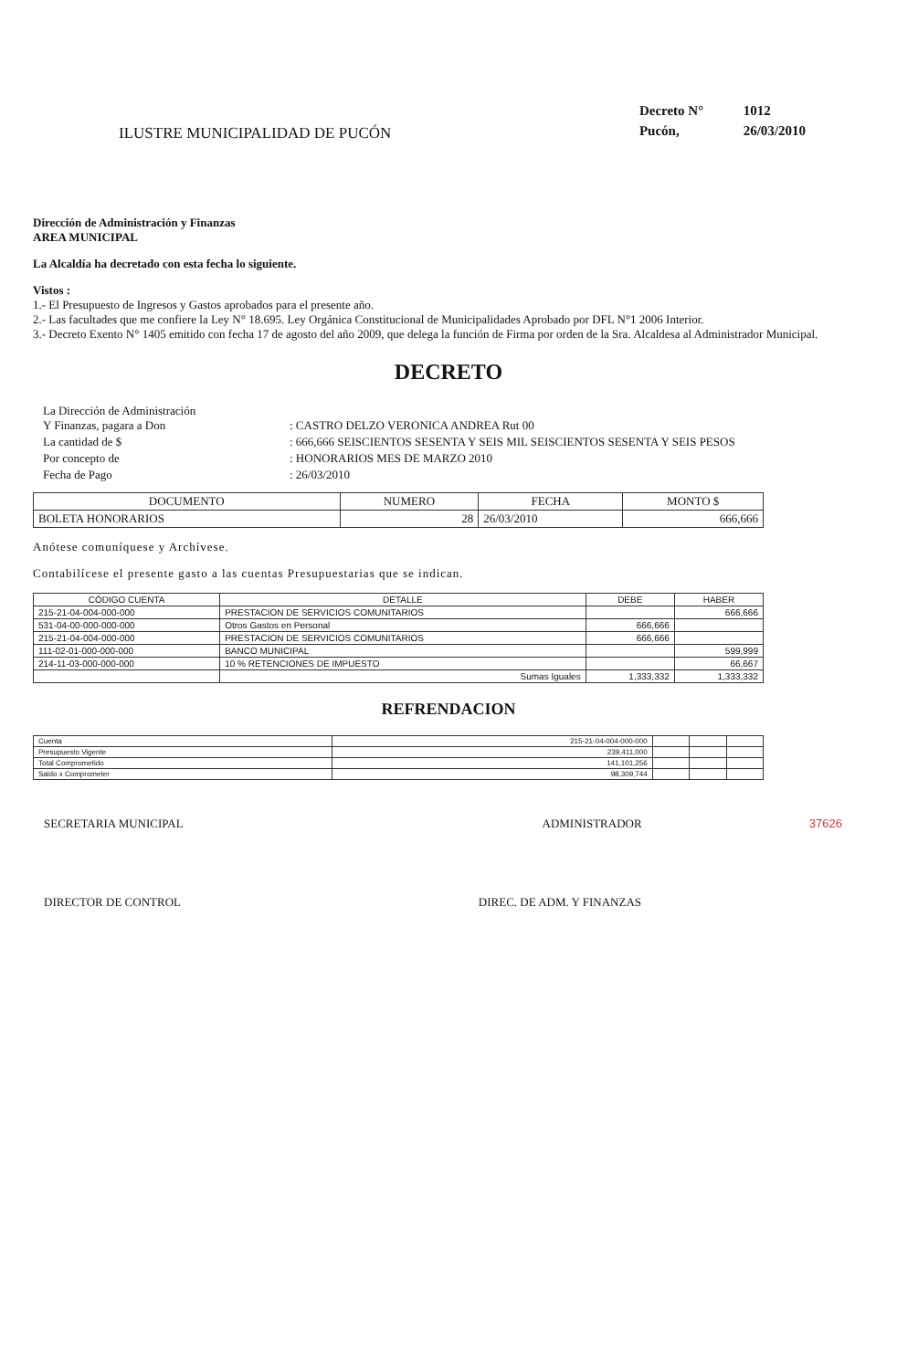ILUSTRE MUNICIPALIDAD DE PUCÓN
Decreto N° 1012
Pucón, 26/03/2010
Dirección de Administración y Finanzas
AREA MUNICIPAL
La Alcaldía ha decretado con esta fecha lo siguiente.
Vistos :
1.- El Presupuesto de Ingresos y Gastos aprobados para el presente año.
2.- Las facultades que me confiere la Ley N° 18.695. Ley Orgánica Constitucional de Municipalidades Aprobado por DFL N°1 2006 Interior.
3.- Decreto Exento N° 1405 emitido con fecha 17 de agosto del año 2009, que delega la función de Firma por orden de la Sra. Alcaldesa al Administrador Municipal.
DECRETO
| La Dirección de Administración Y Finanzas, pagara a Don | : CASTRO DELZO VERONICA ANDREA Rut 00 |
| La cantidad de $ | : 666,666 SEISCIENTOS SESENTA Y SEIS MIL SEISCIENTOS SESENTA Y SEIS PESOS |
| Por concepto de | : HONORARIOS MES DE MARZO 2010 |
| Fecha de Pago | : 26/03/2010 |
| DOCUMENTO | NUMERO | FECHA | MONTO $ |
| --- | --- | --- | --- |
| BOLETA HONORARIOS | 28 | 26/03/2010 | 666,666 |
Anótese comuníquese y Archívese.
Contabilícese el presente gasto a las cuentas Presupuestarias que se indican.
| CÓDIGO CUENTA | DETALLE | DEBE | HABER |
| --- | --- | --- | --- |
| 215-21-04-004-000-000 | PRESTACION DE SERVICIOS COMUNITARIOS | | 666,666 |
| 531-04-00-000-000-000 | Otros Gastos en Personal | 666,666 | |
| 215-21-04-004-000-000 | PRESTACION DE SERVICIOS COMUNITARIOS | 666,666 | |
| 111-02-01-000-000-000 | BANCO MUNICIPAL | | 599,999 |
| 214-11-03-000-000-000 | 10 % RETENCIONES DE IMPUESTO | | 66,667 |
| | Sumas Iguales | 1,333,332 | 1,333,332 |
REFRENDACION
| Cuenta | 215-21-04-004-000-000 | | | |
| Presupuesto Vigente | 239,411,000 | | | |
| Total Comprometido | 141,101,256 | | | |
| Saldo x Comprometer | 98,309,744 | | | |
SECRETARIA MUNICIPAL ADMINISTRADOR 37626
DIRECTOR DE CONTROL DIREC. DE ADM. Y FINANZAS